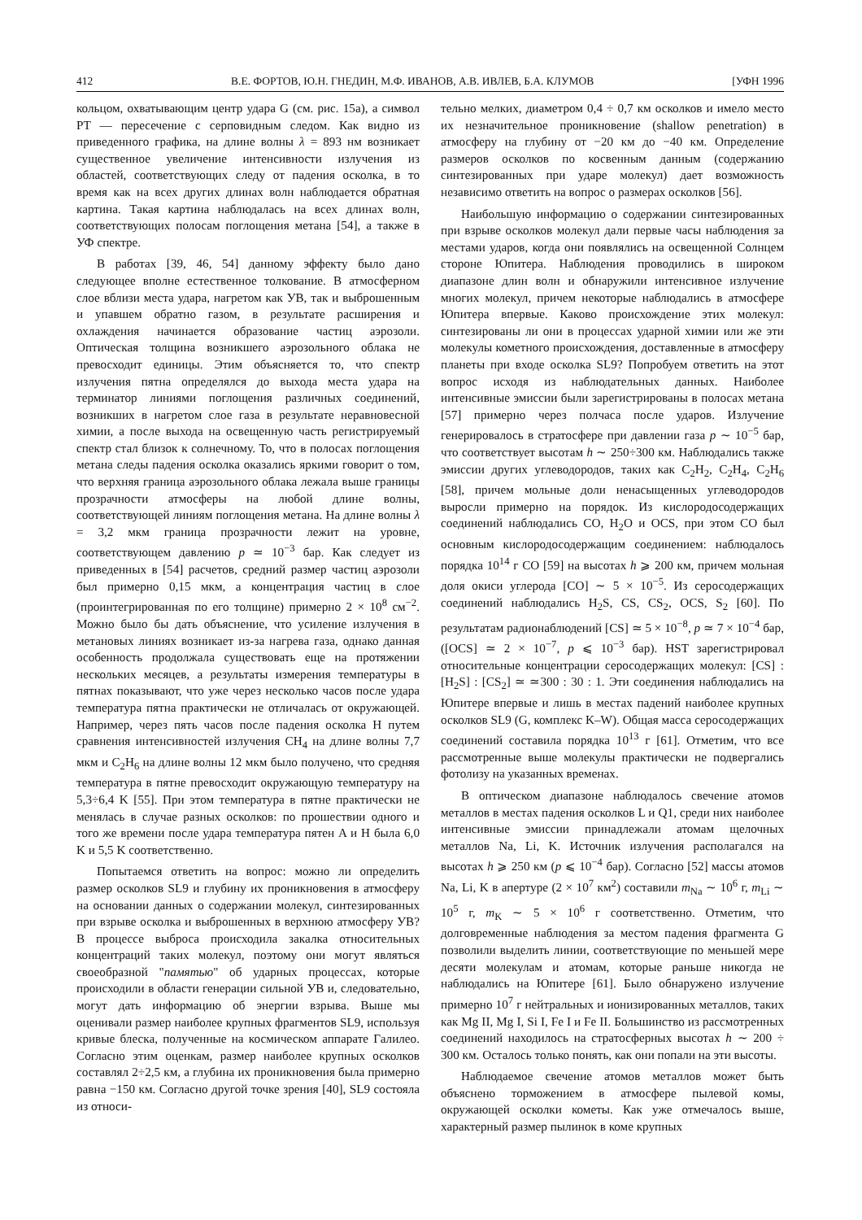412 В.Е. ФОРТОВ, Ю.Н. ГНЕДИН, М.Ф. ИВАНОВ, А.В. ИВЛЕВ, Б.А. КЛУМОВ [УФН 1996
кольцом, охватывающим центр удара G (см. рис. 15а), а символ PT — пересечение с серповидным следом. Как видно из приведенного графика, на длине волны λ = 893 нм возникает существенное увеличение интенсивности излучения из областей, соответствующих следу от падения осколка, в то время как на всех других длинах волн наблюдается обратная картина. Такая картина наблюдалась на всех длинах волн, соответствующих полосам поглощения метана [54], а также в УФ спектре.
В работах [39, 46, 54] данному эффекту было дано следующее вполне естественное толкование. В атмосферном слое вблизи места удара, нагретом как УВ, так и выброшенным и упавшем обратно газом, в результате расширения и охлаждения начинается образование частиц аэрозоли. Оптическая толщина возникшего аэрозольного облака не превосходит единицы. Этим объясняется то, что спектр излучения пятна определялся до выхода места удара на терминатор линиями поглощения различных соединений, возникших в нагретом слое газа в результате неравновесной химии, а после выхода на освещенную часть регистрируемый спектр стал близок к солнечному. То, что в полосах поглощения метана следы падения осколка оказались яркими говорит о том, что верхняя граница аэрозольного облака лежала выше границы прозрачности атмосферы на любой длине волны, соответствующей линиям поглощения метана. На длине волны λ = 3,2 мкм граница прозрачности лежит на уровне, соответствующем давлению p ≃ 10<sup>−3</sup> бар. Как следует из приведенных в [54] расчетов, средний размер частиц аэрозоли был примерно 0,15 мкм, а концентрация частиц в слое (проинтегрированная по его толщине) примерно 2 × 10<sup>8</sup> см<sup>−2</sup>. Можно было бы дать объяснение, что усиление излучения в метановых линиях возникает из-за нагрева газа, однако данная особенность продолжала существовать еще на протяжении нескольких месяцев, а результаты измерения температуры в пятнах показывают, что уже через несколько часов после удара температура пятна практически не отличалась от окружающей. Например, через пять часов после падения осколка H путем сравнения интенсивностей излучения CH<sub>4</sub> на длине волны 7,7 мкм и C<sub>2</sub>H<sub>6</sub> на длине волны 12 мкм было получено, что средняя температура в пятне превосходит окружающую температуру на 5,3÷6,4 K [55]. При этом температура в пятне практически не менялась в случае разных осколков: по прошествии одного и того же времени после удара температура пятен A и H была 6,0 K и 5,5 K соответственно.
Попытаемся ответить на вопрос: можно ли определить размер осколков SL9 и глубину их проникновения в атмосферу на основании данных о содержании молекул, синтезированных при взрыве осколка и выброшенных в верхнюю атмосферу УВ? В процессе выброса происходила закалка относительных концентраций таких молекул, поэтому они могут являться своеобразной "памятью" об ударных процессах, которые происходили в области генерации сильной УВ и, следовательно, могут дать информацию об энергии взрыва. Выше мы оценивали размер наиболее крупных фрагментов SL9, используя кривые блеска, полученные на космическом аппарате Галилео. Согласно этим оценкам, размер наиболее крупных осколков составлял 2÷2,5 км, а глубина их проникновения была примерно равна −150 км. Согласно другой точке зрения [40], SL9 состояла из относи-
тельно мелких, диаметром 0,4 ÷ 0,7 км осколков и имело место их незначительное проникновение (shallow penetration) в атмосферу на глубину от −20 км до −40 км. Определение размеров осколков по косвенным данным (содержанию синтезированных при ударе молекул) дает возможность независимо ответить на вопрос о размерах осколков [56].
Наибольшую информацию о содержании синтезированных при взрыве осколков молекул дали первые часы наблюдения за местами ударов, когда они появлялись на освещенной Солнцем стороне Юпитера. Наблюдения проводились в широком диапазоне длин волн и обнаружили интенсивное излучение многих молекул, причем некоторые наблюдались в атмосфере Юпитера впервые. Каково происхождение этих молекул: синтезированы ли они в процессах ударной химии или же эти молекулы кометного происхождения, доставленные в атмосферу планеты при входе осколка SL9? Попробуем ответить на этот вопрос исходя из наблюдательных данных. Наиболее интенсивные эмиссии были зарегистрированы в полосах метана [57] примерно через полчаса после ударов. Излучение генерировалось в стратосфере при давлении газа p ∼ 10<sup>−5</sup> бар, что соответствует высотам h ∼ 250÷300 км. Наблюдались также эмиссии других углеводородов, таких как C<sub>2</sub>H<sub>2</sub>, C<sub>2</sub>H<sub>4</sub>, C<sub>2</sub>H<sub>6</sub> [58], причем мольные доли ненасыщенных углеводородов выросли примерно на порядок. Из кислородосодержащих соединений наблюдались CO, H<sub>2</sub>O и OCS, при этом CO был основным кислородосодержащим соединением: наблюдалось порядка 10<sup>14</sup> г CO [59] на высотах h ⩾ 200 км, причем мольная доля окиси углерода [CO] ∼ 5 × 10<sup>−5</sup>. Из серосодержащих соединений наблюдались H<sub>2</sub>S, CS, CS<sub>2</sub>, OCS, S<sub>2</sub> [60]. По результатам радионаблюдений [CS] ≃ 5 × 10<sup>−8</sup>, p ≃ 7 × 10<sup>−4</sup> бар, ([OCS] ≃ 2 × 10<sup>−7</sup>, p ⩽ 10<sup>−3</sup> бар). HST зарегистрировал относительные концентрации серосодержащих молекул: [CS] : [H<sub>2</sub>S] : [CS<sub>2</sub>] ≃ ≃300 : 30 : 1. Эти соединения наблюдались на Юпитере впервые и лишь в местах падений наиболее крупных осколков SL9 (G, комплекс K–W). Общая масса серосодержащих соединений составила порядка 10<sup>13</sup> г [61]. Отметим, что все рассмотренные выше молекулы практически не подвергались фотолизу на указанных временах.
В оптическом диапазоне наблюдалось свечение атомов металлов в местах падения осколков L и Q1, среди них наиболее интенсивные эмиссии принадлежали атомам щелочных металлов Na, Li, K. Источник излучения располагался на высотах h ⩾ 250 км (p ⩽ 10<sup>−4</sup> бар). Согласно [52] массы атомов Na, Li, K в апертуре (2 × 10<sup>7</sup> км<sup>2</sup>) составили m<sub>Na</sub> ∼ 10<sup>6</sup> г, m<sub>Li</sub> ∼ 10<sup>5</sup> г, m<sub>K</sub> ∼ 5 × 10<sup>6</sup> г соответственно. Отметим, что долговременные наблюдения за местом падения фрагмента G позволили выделить линии, соответствующие по меньшей мере десяти молекулам и атомам, которые раньше никогда не наблюдались на Юпитере [61]. Было обнаружено излучение примерно 10<sup>7</sup> г нейтральных и ионизированных металлов, таких как Mg II, Mg I, Si I, Fe I и Fe II. Большинство из рассмотренных соединений находилось на стратосферных высотах h ∼ 200 ÷ 300 км. Осталось только понять, как они попали на эти высоты.
Наблюдаемое свечение атомов металлов может быть объяснено торможением в атмосфере пылевой комы, окружающей осколки кометы. Как уже отмечалось выше, характерный размер пылинок в коме крупных